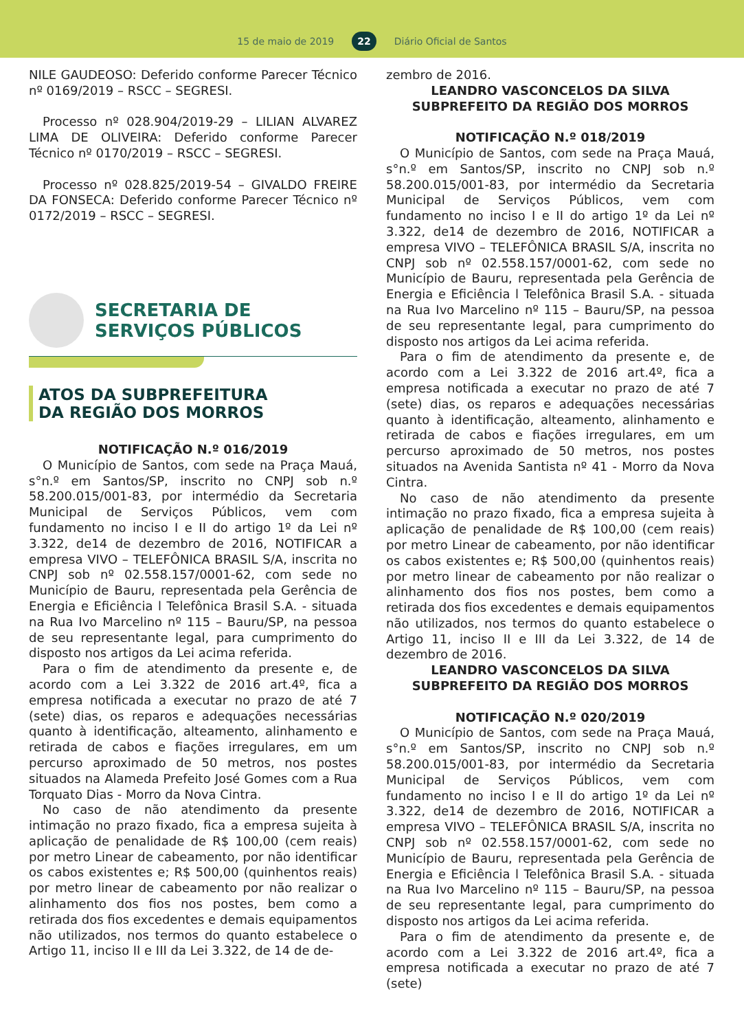15 de maio de 2019 22 Diário Oficial de Santos
NILE GAUDEOSO: Deferido conforme Parecer Técnico nº 0169/2019 – RSCC – SEGRESI.
Processo nº 028.904/2019-29 – LILIAN ALVAREZ LIMA DE OLIVEIRA: Deferido conforme Parecer Técnico nº 0170/2019 – RSCC – SEGRESI.
Processo nº 028.825/2019-54 – GIVALDO FREIRE DA FONSECA: Deferido conforme Parecer Técnico nº 0172/2019 – RSCC – SEGRESI.
SECRETARIA DE
SERVIÇOS PÚBLICOS
ATOS DA SUBPREFEITURA
DA REGIÃO DOS MORROS
NOTIFICAÇÃO N.º 016/2019
O Município de Santos, com sede na Praça Mauá, s°n.º em Santos/SP, inscrito no CNPJ sob n.º 58.200.015/001-83, por intermédio da Secretaria Municipal de Serviços Públicos, vem com fundamento no inciso I e II do artigo 1º da Lei nº 3.322, de14 de dezembro de 2016, NOTIFICAR a empresa VIVO – TELEFÔNICA BRASIL S/A, inscrita no CNPJ sob nº 02.558.157/0001-62, com sede no Município de Bauru, representada pela Gerência de Energia e Eficiência l Telefônica Brasil S.A. - situada na Rua Ivo Marcelino nº 115 – Bauru/SP, na pessoa de seu representante legal, para cumprimento do disposto nos artigos da Lei acima referida.
Para o fim de atendimento da presente e, de acordo com a Lei 3.322 de 2016 art.4º, fica a empresa notificada a executar no prazo de até 7 (sete) dias, os reparos e adequações necessárias quanto à identificação, alteamento, alinhamento e retirada de cabos e fiações irregulares, em um percurso aproximado de 50 metros, nos postes situados na Alameda Prefeito José Gomes com a Rua Torquato Dias - Morro da Nova Cintra.
No caso de não atendimento da presente intimação no prazo fixado, fica a empresa sujeita à aplicação de penalidade de R$ 100,00 (cem reais) por metro Linear de cabeamento, por não identificar os cabos existentes e; R$ 500,00 (quinhentos reais) por metro linear de cabeamento por não realizar o alinhamento dos fios nos postes, bem como a retirada dos fios excedentes e demais equipamentos não utilizados, nos termos do quanto estabelece o Artigo 11, inciso II e III da Lei 3.322, de 14 de de-
zembro de 2016.
LEANDRO VASCONCELOS DA SILVA
SUBPREFEITO DA REGIÃO DOS MORROS
NOTIFICAÇÃO N.º 018/2019
O Município de Santos, com sede na Praça Mauá, s°n.º em Santos/SP, inscrito no CNPJ sob n.º 58.200.015/001-83, por intermédio da Secretaria Municipal de Serviços Públicos, vem com fundamento no inciso I e II do artigo 1º da Lei nº 3.322, de14 de dezembro de 2016, NOTIFICAR a empresa VIVO – TELEFÔNICA BRASIL S/A, inscrita no CNPJ sob nº 02.558.157/0001-62, com sede no Município de Bauru, representada pela Gerência de Energia e Eficiência l Telefônica Brasil S.A. - situada na Rua Ivo Marcelino nº 115 – Bauru/SP, na pessoa de seu representante legal, para cumprimento do disposto nos artigos da Lei acima referida.
Para o fim de atendimento da presente e, de acordo com a Lei 3.322 de 2016 art.4º, fica a empresa notificada a executar no prazo de até 7 (sete) dias, os reparos e adequações necessárias quanto à identificação, alteamento, alinhamento e retirada de cabos e fiações irregulares, em um percurso aproximado de 50 metros, nos postes situados na Avenida Santista nº 41 - Morro da Nova Cintra.
No caso de não atendimento da presente intimação no prazo fixado, fica a empresa sujeita à aplicação de penalidade de R$ 100,00 (cem reais) por metro Linear de cabeamento, por não identificar os cabos existentes e; R$ 500,00 (quinhentos reais) por metro linear de cabeamento por não realizar o alinhamento dos fios nos postes, bem como a retirada dos fios excedentes e demais equipamentos não utilizados, nos termos do quanto estabelece o Artigo 11, inciso II e III da Lei 3.322, de 14 de dezembro de 2016.
LEANDRO VASCONCELOS DA SILVA
SUBPREFEITO DA REGIÃO DOS MORROS
NOTIFICAÇÃO N.º 020/2019
O Município de Santos, com sede na Praça Mauá, s°n.º em Santos/SP, inscrito no CNPJ sob n.º 58.200.015/001-83, por intermédio da Secretaria Municipal de Serviços Públicos, vem com fundamento no inciso I e II do artigo 1º da Lei nº 3.322, de14 de dezembro de 2016, NOTIFICAR a empresa VIVO – TELEFÔNICA BRASIL S/A, inscrita no CNPJ sob nº 02.558.157/0001-62, com sede no Município de Bauru, representada pela Gerência de Energia e Eficiência l Telefônica Brasil S.A. - situada na Rua Ivo Marcelino nº 115 – Bauru/SP, na pessoa de seu representante legal, para cumprimento do disposto nos artigos da Lei acima referida.
Para o fim de atendimento da presente e, de acordo com a Lei 3.322 de 2016 art.4º, fica a empresa notificada a executar no prazo de até 7 (sete)